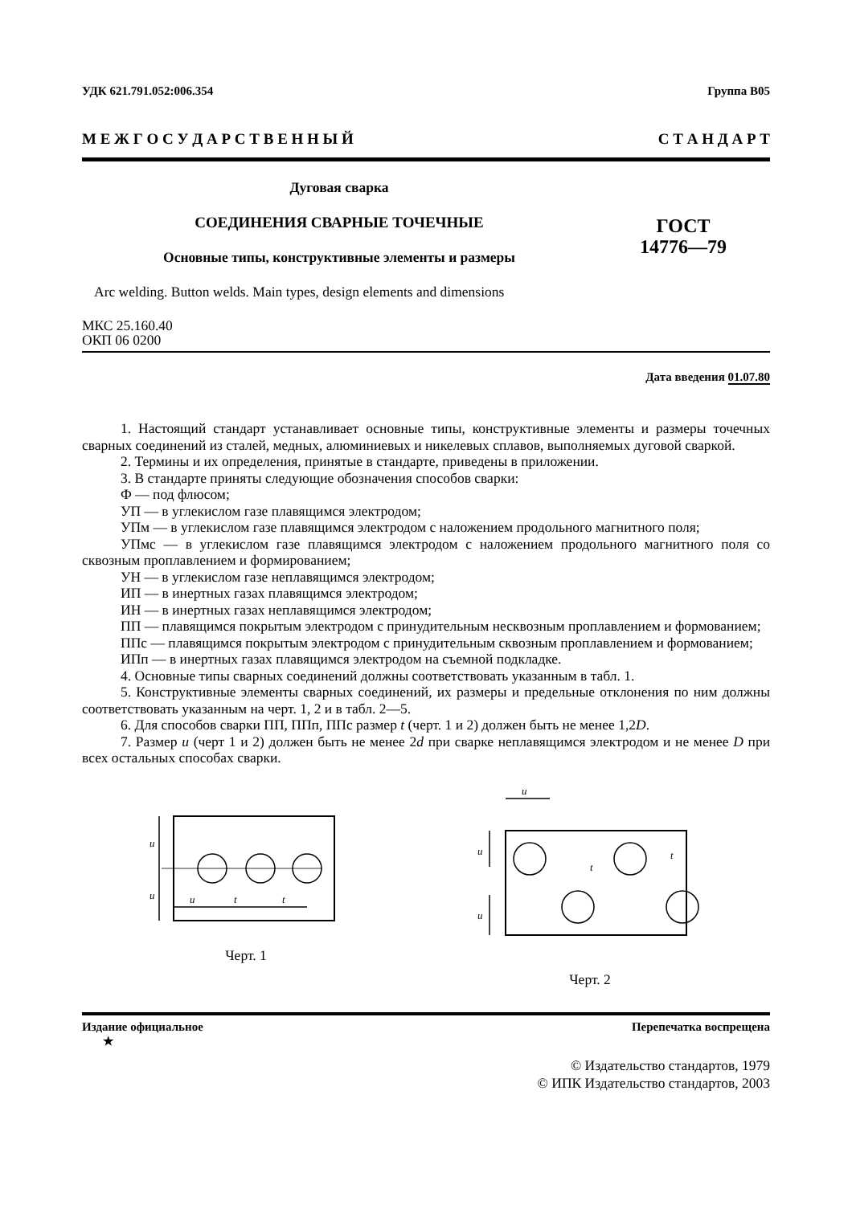УДК 621.791.052:006.354 Группа В05
М Е Ж Г О С У Д А Р С Т В Е Н Н Ы Й С Т А Н Д А Р Т
Дуговая сварка
СОЕДИНЕНИЯ СВАРНЫЕ ТОЧЕЧНЫЕ
Основные типы, конструктивные элементы и размеры
ГОСТ
14776—79
Arc welding. Button welds. Main types, design elements and dimensions
МКС 25.160.40
ОКП 06 0200
Дата введения 01.07.80
1. Настоящий стандарт устанавливает основные типы, конструктивные элементы и размеры точечных сварных соединений из сталей, медных, алюминиевых и никелевых сплавов, выполняемых дуговой сваркой.
2. Термины и их определения, принятые в стандарте, приведены в приложении.
3. В стандарте приняты следующие обозначения способов сварки:
Ф — под флюсом;
УП — в углекислом газе плавящимся электродом;
УПм — в углекислом газе плавящимся электродом с наложением продольного магнитного поля;
УПмс — в углекислом газе плавящимся электродом с наложением продольного магнитного поля со сквозным проплавлением и формированием;
УН — в углекислом газе неплавящимся электродом;
ИП — в инертных газах плавящимся электродом;
ИН — в инертных газах неплавящимся электродом;
ПП — плавящимся покрытым электродом с принудительным несквозным проплавлением и формованием;
ППс — плавящимся покрытым электродом с принудительным сквозным проплавлением и формованием;
ИПп — в инертных газах плавящимся электродом на съемной подкладке.
4. Основные типы сварных соединений должны соответствовать указанным в табл. 1.
5. Конструктивные элементы сварных соединений, их размеры и предельные отклонения по ним должны соответствовать указанным на черт. 1, 2 и в табл. 2—5.
6. Для способов сварки ПП, ППп, ППс размер t (черт. 1 и 2) должен быть не менее 1,2D.
7. Размер u (черт 1 и 2) должен быть не менее 2d при сварке неплавящимся электродом и не менее D при всех остальных способах сварки.
u
u
u
t
t
Черт. 1
u
u
u
t
t
Черт. 2
Издание официальное
★ Перепечатка воспрещена
© Издательство стандартов, 1979
© ИПК Издательство стандартов, 2003